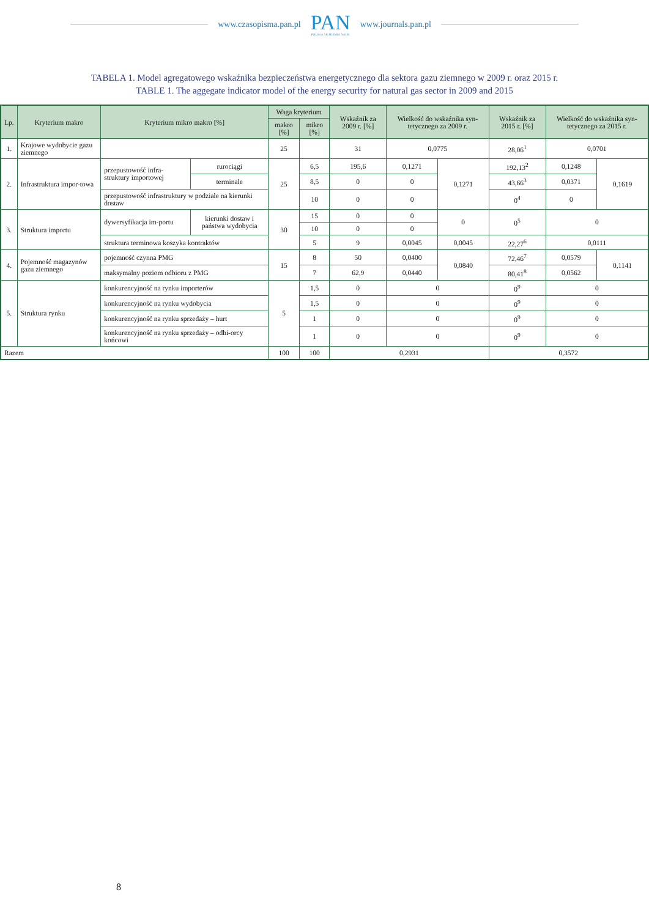www.czasopisma.pan.pl
PAN
POLSKA AKADEMIA NAUK
www.journals.pan.pl
TABELA 1. Model agregatowego wskaźnika bezpieczeństwa energetycznego dla sektora gazu ziemnego w 2009 r. oraz 2015 r.
TABLE 1. The aggegate indicator model of the energy security for natural gas sector in 2009 and 2015
| Lp. | Kryterium makro | Kryterium mikro makro [%] | | Waga kryterium | | Wskaźnik za 2009 r. [%] | Wielkość do wskaźnika syn-tetycznego za 2009 r. | | Wskaźnik za 2015 r. [%] | Wielkość do wskaźnika syn-tetycznego za 2015 r. | |
| --- | --- | --- | --- | --- | --- | --- | --- | --- | --- | --- | --- |
| | | | | makro [%] | mikro [%] | | | | | | |
| 1. | Krajowe wydobycie gazu ziemnego | | | 25 | | 31 | 0,0775 | | 28,06<sup>1</sup> | 0,0701 | |
| 2. | Infrastruktura impor-towa | przepustowość infra-struktury importowej | rurociągi | 25 | 6,5 | 195,6 | 0,1271 | 0,1271 | 192,13<sup>2</sup> | 0,1248 | 0,1619 |
| | | | terminale | | 8,5 | 0 | 0 | | 43,66<sup>3</sup> | 0,0371 | |
| | | przepustowość infrastruktury w podziale na kierunki dostaw | | | 10 | 0 | 0 | | 0<sup>4</sup> | 0 | |
| 3. | Struktura importu | dywersyfikacja im-portu | kierunki dostaw i państwa wydobycia | 30 | 15 | 0 | 0 | 0 | 0<sup>5</sup> | 0 | |
| | | | | | 10 | 0 | 0 | | | | |
| | | struktura terminowa koszyka kontraktów | | | 5 | 9 | 0,0045 | 0,0045 | 22,27<sup>6</sup> | 0,0111 | |
| 4. | Pojemność magazynów gazu ziemnego | pojemność czynna PMG | | 15 | 8 | 50 | 0,0400 | 0,0840 | 72,46<sup>7</sup> | 0,0579 | 0,1141 |
| | | maksymalny poziom odbioru z PMG | | | 7 | 62,9 | 0,0440 | | 80,41<sup>8</sup> | 0,0562 | |
| 5. | Struktura rynku | konkurencyjność na rynku importerów | | 5 | 1,5 | 0 | 0 | | 0<sup>9</sup> | 0 | |
| | | konkurencyjność na rynku wydobycia | | | 1,5 | 0 | 0 | | 0<sup>9</sup> | 0 | |
| | | konkurencyjność na rynku sprzedaży – hurt | | | 1 | 0 | 0 | | 0<sup>9</sup> | 0 | |
| | | konkurencyjność na rynku sprzedaży – odbi-orcy końcowi | | | 1 | 0 | 0 | | 0<sup>9</sup> | 0 | |
| Razem | | | | 100 | 100 | 0,2931 | | | 0,3572 | | |
8